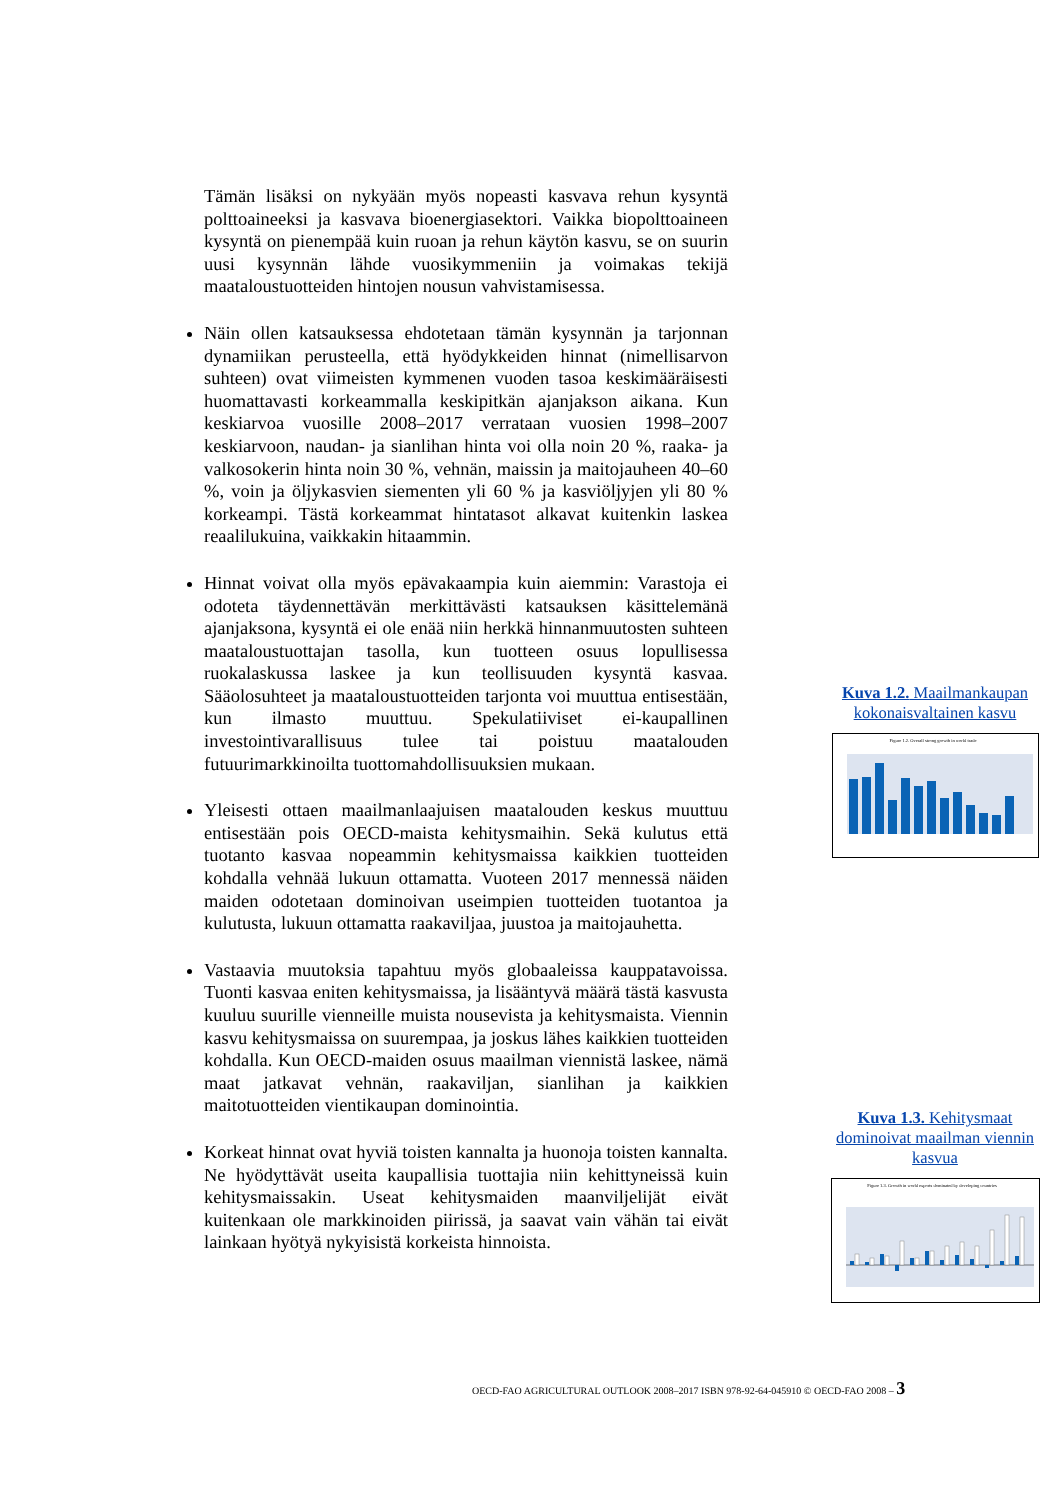Tämän lisäksi on nykyään myös nopeasti kasvava rehun kysyntä polttoaineeksi ja kasvava bioenergiasektori. Vaikka biopolttoaineen kysyntä on pienempää kuin ruoan ja rehun käytön kasvu, se on suurin uusi kysynnän lähde vuosikymmeniin ja voimakas tekijä maataloustuotteiden hintojen nousun vahvistamisessa.
Näin ollen katsauksessa ehdotetaan tämän kysynnän ja tarjonnan dynamiikan perusteella, että hyödykkeiden hinnat (nimellisarvon suhteen) ovat viimeisten kymmenen vuoden tasoa keskimääräisesti huomattavasti korkeammalla keskipitkän ajanjakson aikana. Kun keskiarvoa vuosille 2008–2017 verrataan vuosien 1998–2007 keskiarvoon, naudan- ja sianlihan hinta voi olla noin 20 %, raaka- ja valkosokerin hinta noin 30 %, vehnän, maissin ja maitojauheen 40–60 %, voin ja öljykasvien siementen yli 60 % ja kasviöljyjen yli 80 % korkeampi. Tästä korkeammat hintatasot alkavat kuitenkin laskea reaalilukuina, vaikkakin hitaammin.
Hinnat voivat olla myös epävakaampia kuin aiemmin: Varastoja ei odoteta täydennettävän merkittävästi katsauksen käsittelemänä ajanjaksona, kysyntä ei ole enää niin herkkä hinnanmuutosten suhteen maataloustuottajan tasolla, kun tuotteen osuus lopullisessa ruokalaskussa laskee ja kun teollisuuden kysyntä kasvaa. Sääolosuhteet ja maataloustuotteiden tarjonta voi muuttua entisestään, kun ilmasto muuttuu. Spekulatiiviset ei-kaupallinen investointivarallisuus tulee tai poistuu maatalouden futuurimarkkinoilta tuottomahdollisuuksien mukaan.
Yleisesti ottaen maailmanlaajuisen maatalouden keskus muuttuu entisestään pois OECD-maista kehitysmaihin. Sekä kulutus että tuotanto kasvaa nopeammin kehitysmaissa kaikkien tuotteiden kohdalla vehnää lukuun ottamatta. Vuoteen 2017 mennessä näiden maiden odotetaan dominoivan useimpien tuotteiden tuotantoa ja kulutusta, lukuun ottamatta raakaviljaa, juustoa ja maitojauhetta.
Vastaavia muutoksia tapahtuu myös globaaleissa kauppatavoissa. Tuonti kasvaa eniten kehitysmaissa, ja lisääntyvä määrä tästä kasvusta kuuluu suurille vienneille muista nousevista ja kehitysmaista. Viennin kasvu kehitysmaissa on suurempaa, ja joskus lähes kaikkien tuotteiden kohdalla. Kun OECD-maiden osuus maailman viennistä laskee, nämä maat jatkavat vehnän, raakaviljan, sianlihan ja kaikkien maitotuotteiden vientikaupan dominointia.
Korkeat hinnat ovat hyviä toisten kannalta ja huonoja toisten kannalta. Ne hyödyttävät useita kaupallisia tuottajia niin kehittyneissä kuin kehitysmaissakin. Useat kehitysmaiden maanviljelijät eivät kuitenkaan ole markkinoiden piirissä, ja saavat vain vähän tai eivät lainkaan hyötyä nykyisistä korkeista hinnoista.
Kuva 1.2. Maailmankaupan kokonaisvaltainen kasvu
Figure 1.2. Overall strong growth in world trade
Kuva 1.3. Kehitysmaat dominoivat maailman viennin kasvua
Figure 1.3. Growth in world exports dominated by developing countries
OECD-FAO AGRICULTURAL OUTLOOK 2008–2017 ISBN 978-92-64-045910 © OECD-FAO 2008 – 3